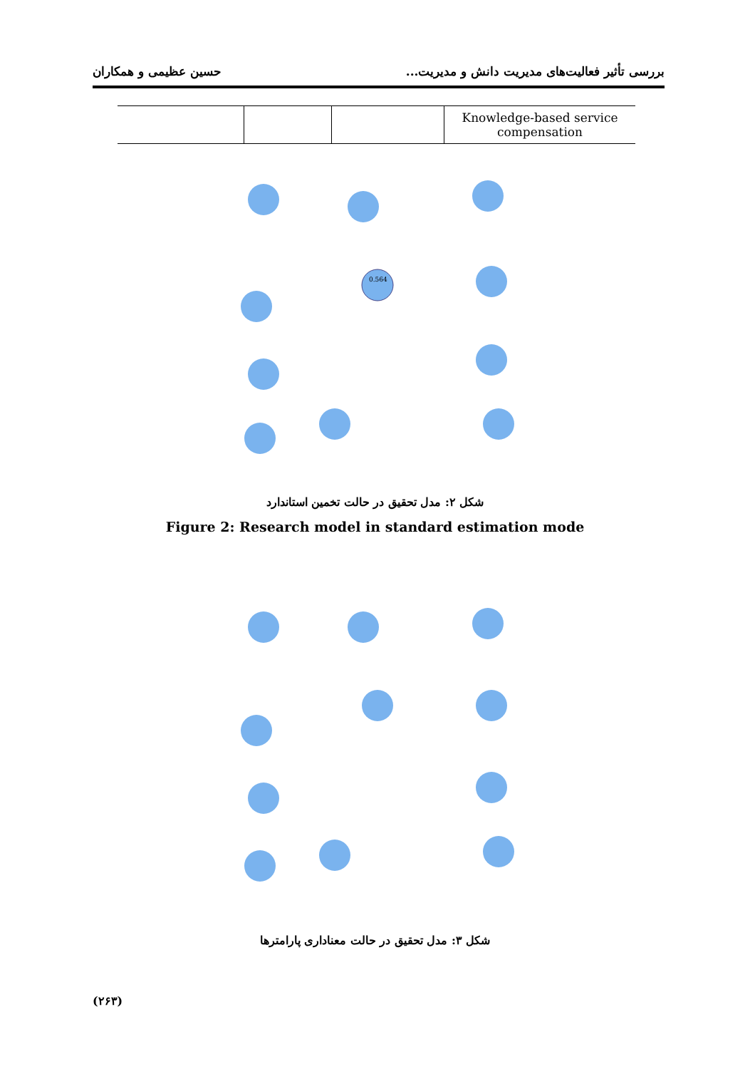بررسی تأثیر فعالیت‌های مدیریت دانش و مدیریت... حسین عظیمی و همکاران
| | | | Knowledge-based service compensation |
0.564
شکل ۲: مدل تحقیق در حالت تخمین استاندارد
Figure 2: Research model in standard estimation mode
شکل ۳: مدل تحقیق در حالت معناداری پارامترها
(۲۶۳)